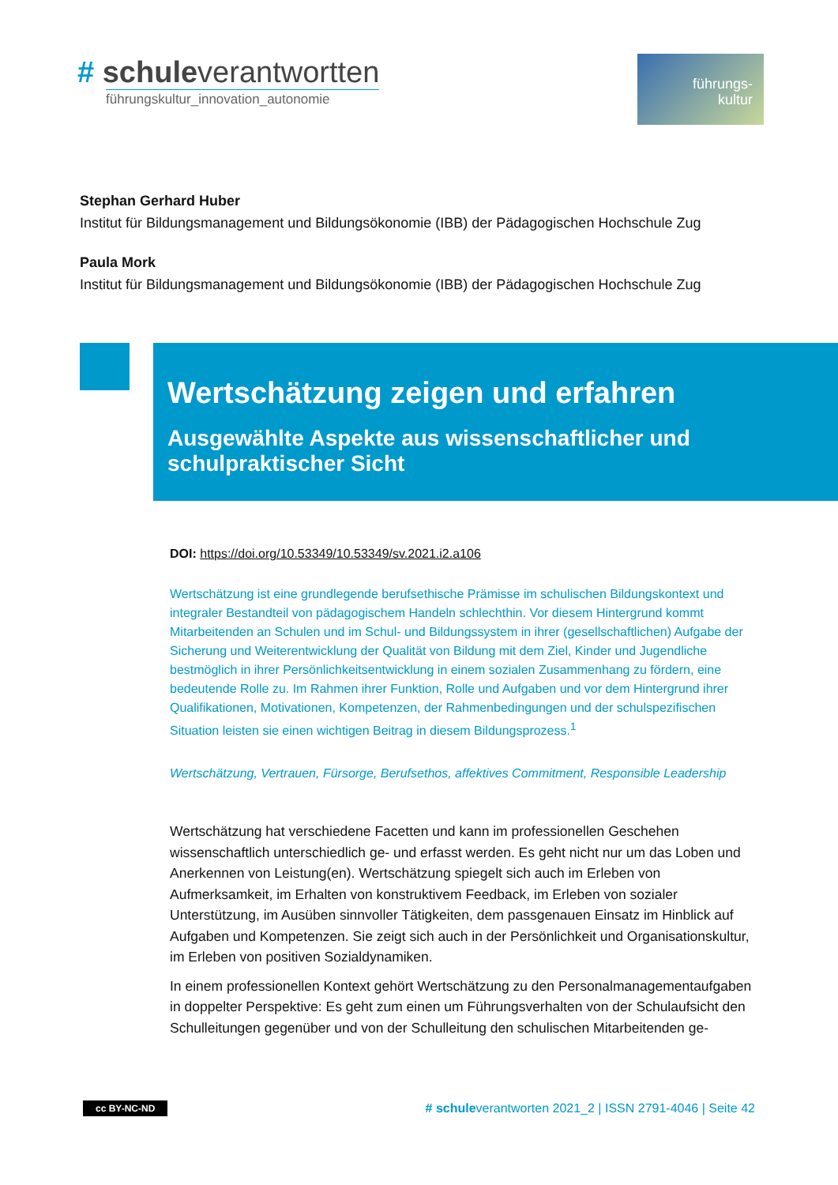# schuleverantwortten
führungskultur_innovation_autonomie
führungs-
kultur
Stephan Gerhard Huber
Institut für Bildungsmanagement und Bildungsökonomie (IBB) der Pädagogischen Hochschule Zug
Paula Mork
Institut für Bildungsmanagement und Bildungsökonomie (IBB) der Pädagogischen Hochschule Zug
Wertschätzung zeigen und erfahren
Ausgewählte Aspekte aus wissenschaftlicher und schulpraktischer Sicht
DOI: https://doi.org/10.53349/10.53349/sv.2021.i2.a106
Wertschätzung ist eine grundlegende berufsethische Prämisse im schulischen Bildungskontext und integraler Bestandteil von pädagogischem Handeln schlechthin. Vor diesem Hintergrund kommt Mitarbeitenden an Schulen und im Schul- und Bildungssystem in ihrer (gesellschaftlichen) Aufgabe der Sicherung und Weiterentwicklung der Qualität von Bildung mit dem Ziel, Kinder und Jugendliche bestmöglich in ihrer Persönlichkeitsentwicklung in einem sozialen Zusammenhang zu fördern, eine bedeutende Rolle zu. Im Rahmen ihrer Funktion, Rolle und Aufgaben und vor dem Hintergrund ihrer Qualifikationen, Motivationen, Kompetenzen, der Rahmenbedingungen und der schulspezifischen Situation leisten sie einen wichtigen Beitrag in diesem Bildungsprozess.<sup>1</sup>
Wertschätzung, Vertrauen, Fürsorge, Berufsethos, affektives Commitment, Responsible Leadership
Wertschätzung hat verschiedene Facetten und kann im professionellen Geschehen wissenschaftlich unterschiedlich ge- und erfasst werden. Es geht nicht nur um das Loben und Anerkennen von Leistung(en). Wertschätzung spiegelt sich auch im Erleben von Aufmerksamkeit, im Erhalten von konstruktivem Feedback, im Erleben von sozialer Unterstützung, im Ausüben sinnvoller Tätigkeiten, dem passgenauen Einsatz im Hinblick auf Aufgaben und Kompetenzen. Sie zeigt sich auch in der Persönlichkeit und Organisationskultur, im Erleben von positiven Sozialdynamiken.
In einem professionellen Kontext gehört Wertschätzung zu den Personalmanagementaufgaben in doppelter Perspektive: Es geht zum einen um Führungsverhalten von der Schulaufsicht den Schulleitungen gegenüber und von der Schulleitung den schulischen Mitarbeitenden ge-
cc BY-NC-ND # schuleverantworten 2021_2 | ISSN 2791-4046 | Seite 42